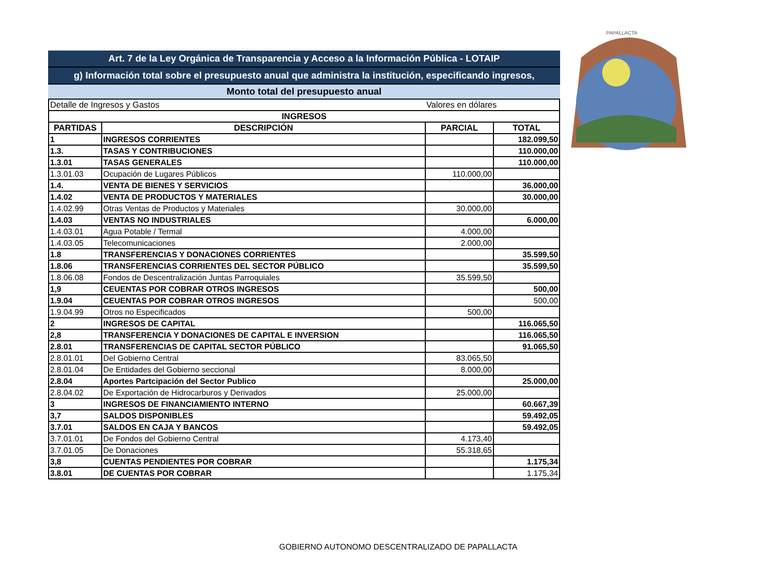PAPALLACTA
Art. 7 de la Ley Orgánica de Transparencia y Acceso a la Información Pública - LOTAIP
g) Información total sobre el presupuesto anual que administra la institución, especificando ingresos,
Monto total del presupuesto anual
| Detalle de Ingresos y Gastos | | Valores en dólares | |
| INGRESOS | | | |
| PARTIDAS | DESCRIPCIÓN | PARCIAL | TOTAL |
| 1 | INGRESOS CORRIENTES | | 182.099,50 |
| 1.3. | TASAS Y CONTRIBUCIONES | | 110.000,00 |
| 1.3.01 | TASAS GENERALES | | 110.000,00 |
| 1.3.01.03 | Ocupación de Lugares Públicos | 110.000,00 | |
| 1.4. | VENTA DE BIENES Y SERVICIOS | | 36.000,00 |
| 1.4.02 | VENTA DE PRODUCTOS Y MATERIALES | | 30.000,00 |
| 1.4.02.99 | Otras Ventas de Productos y Materiales | 30.000,00 | |
| 1.4.03 | VENTAS NO INDUSTRIALES | | 6.000,00 |
| 1.4.03.01 | Agua Potable / Termal | 4.000,00 | |
| 1.4.03.05 | Telecomunicaciones | 2.000,00 | |
| 1.8 | TRANSFERENCIAS Y DONACIONES CORRIENTES | | 35.599,50 |
| 1.8.06 | TRANSFERENCIAS CORRIENTES DEL SECTOR PÚBLICO | | 35.599,50 |
| 1.8.06.08 | Fondos de Descentralización Juntas Parroquiales | 35.599,50 | |
| 1,9 | CEUENTAS POR COBRAR OTROS INGRESOS | | 500,00 |
| 1.9.04 | CEUENTAS POR COBRAR OTROS INGRESOS | | 500,00 |
| 1.9.04.99 | Otros no Especificados | 500,00 | |
| 2 | INGRESOS DE CAPITAL | | 116.065,50 |
| 2,8 | TRANSFERENCIA Y DONACIONES DE CAPITAL E INVERSION | | 116.065,50 |
| 2.8.01 | TRANSFERENCIAS DE CAPITAL SECTOR PÚBLICO | | 91.065,50 |
| 2.8.01.01 | Del Gobierno Central | 83.065,50 | |
| 2.8.01.04 | De Entidades del Gobierno seccional | 8.000,00 | |
| 2.8.04 | Aportes Partcipación del Sector Publico | | 25.000,00 |
| 2.8.04.02 | De Exportación de Hidrocarburos y Derivados | 25.000,00 | |
| 3 | INGRESOS DE FINANCIAMIENTO INTERNO | | 60.667,39 |
| 3,7 | SALDOS DISPONIBLES | | 59.492,05 |
| 3.7.01 | SALDOS EN CAJA Y BANCOS | | 59.492,05 |
| 3.7.01.01 | De Fondos del Gobierno Central | 4.173,40 | |
| 3.7.01.05 | De Donaciones | 55.318,65 | |
| 3,8 | CUENTAS PENDIENTES POR COBRAR | | 1.175,34 |
| 3.8.01 | DE CUENTAS POR COBRAR | | 1.175,34 |
GOBIERNO AUTONOMO DESCENTRALIZADO DE PAPALLACTA